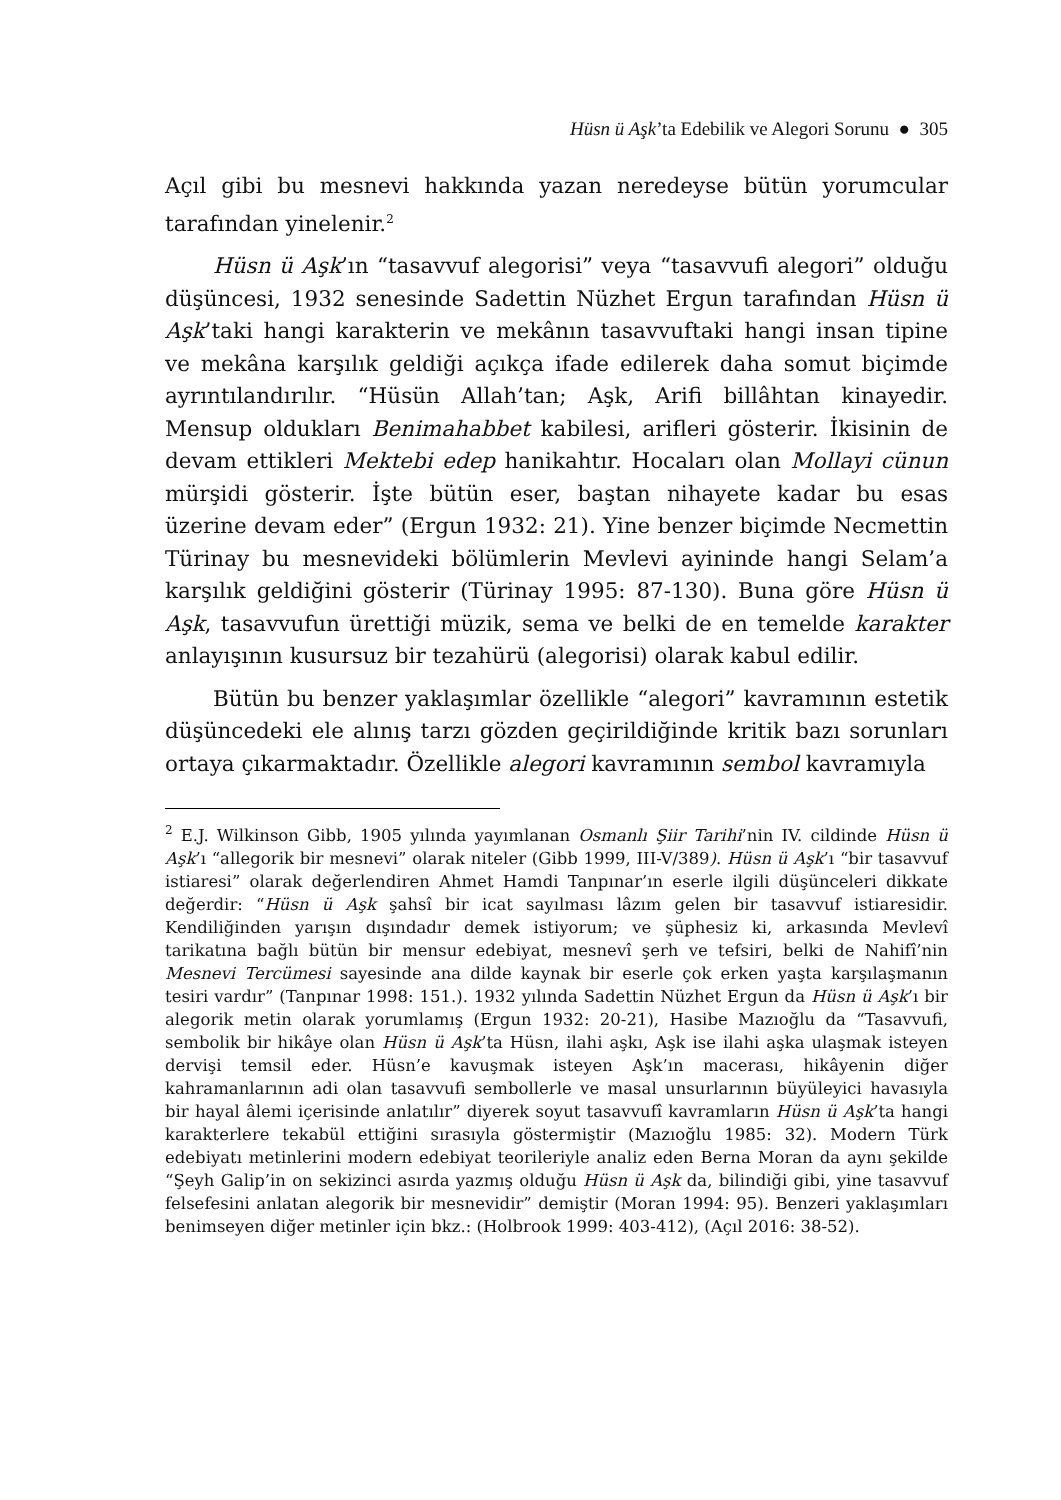Hüsn ü Aşk’ta Edebilik ve Alegori Sorunu ● 305
Açıl gibi bu mesnevi hakkında yazan neredeyse bütün yorumcular tarafından yinelenir.<sup>2</sup>
Hüsn ü Aşk’ın “tasavvuf alegorisi” veya “tasavvufi alegori” olduğu düşüncesi, 1932 senesinde Sadettin Nüzhet Ergun tarafından Hüsn ü Aşk’taki hangi karakterin ve mekânın tasavvuftaki hangi insan tipine ve mekâna karşılık geldiği açıkça ifade edilerek daha somut biçimde ayrıntılandırılır. “Hüsün Allah’tan; Aşk, Arifi billâhtan kinayedir. Mensup oldukları Benimahabbet kabilesi, arifleri gösterir. İkisinin de devam ettikleri Mektebi edep hanikahtır. Hocaları olan Mollayi cünun mürşidi gösterir. İşte bütün eser, baştan nihayete kadar bu esas üzerine devam eder” (Ergun 1932: 21). Yine benzer biçimde Necmettin Türinay bu mesnevideki bölümlerin Mevlevi ayininde hangi Selam’a karşılık geldiğini gösterir (Türinay 1995: 87-130). Buna göre Hüsn ü Aşk, tasavvufun ürettiği müzik, sema ve belki de en temelde karakter anlayışının kusursuz bir tezahürü (alegorisi) olarak kabul edilir.
Bütün bu benzer yaklaşımlar özellikle “alegori” kavramının estetik düşüncedeki ele alınış tarzı gözden geçirildiğinde kritik bazı sorunları ortaya çıkarmaktadır. Özellikle alegori kavramının sembol kavramıyla
<sup>2</sup> E.J. Wilkinson Gibb, 1905 yılında yayımlanan Osmanlı Şiir Tarihi’nin IV. cildinde Hüsn ü Aşk’ı “allegorik bir mesnevi” olarak niteler (Gibb 1999, III-V/389). Hüsn ü Aşk’ı “bir tasavvuf istiaresi” olarak değerlendiren Ahmet Hamdi Tanpınar’ın eserle ilgili düşünceleri dikkate değerdir: “Hüsn ü Aşk şahsî bir icat sayılması lâzım gelen bir tasavvuf istiaresidir. Kendiliğinden yarışın dışındadır demek istiyorum; ve şüphesiz ki, arkasında Mevlevî tarikatına bağlı bütün bir mensur edebiyat, mesnevî şerh ve tefsiri, belki de Nahifî’nin Mesnevi Tercümesi sayesinde ana dilde kaynak bir eserle çok erken yaşta karşılaşmanın tesiri vardır” (Tanpınar 1998: 151.). 1932 yılında Sadettin Nüzhet Ergun da Hüsn ü Aşk’ı bir alegorik metin olarak yorumlamış (Ergun 1932: 20-21), Hasibe Mazıoğlu da “Tasavvufi, sembolik bir hikâye olan Hüsn ü Aşk’ta Hüsn, ilahi aşkı, Aşk ise ilahi aşka ulaşmak isteyen dervişi temsil eder. Hüsn’e kavuşmak isteyen Aşk’ın macerası, hikâyenin diğer kahramanlarının adi olan tasavvufi sembollerle ve masal unsurlarının büyüleyici havasıyla bir hayal âlemi içerisinde anlatılır” diyerek soyut tasavvufî kavramların Hüsn ü Aşk’ta hangi karakterlere tekabül ettiğini sırasıyla göstermiştir (Mazıoğlu 1985: 32). Modern Türk edebiyatı metinlerini modern edebiyat teorileriyle analiz eden Berna Moran da aynı şekilde “Şeyh Galip’in on sekizinci asırda yazmış olduğu Hüsn ü Aşk da, bilindiği gibi, yine tasavvuf felsefesini anlatan alegorik bir mesnevidir” demiştir (Moran 1994: 95). Benzeri yaklaşımları benimseyen diğer metinler için bkz.: (Holbrook 1999: 403-412), (Açıl 2016: 38-52).